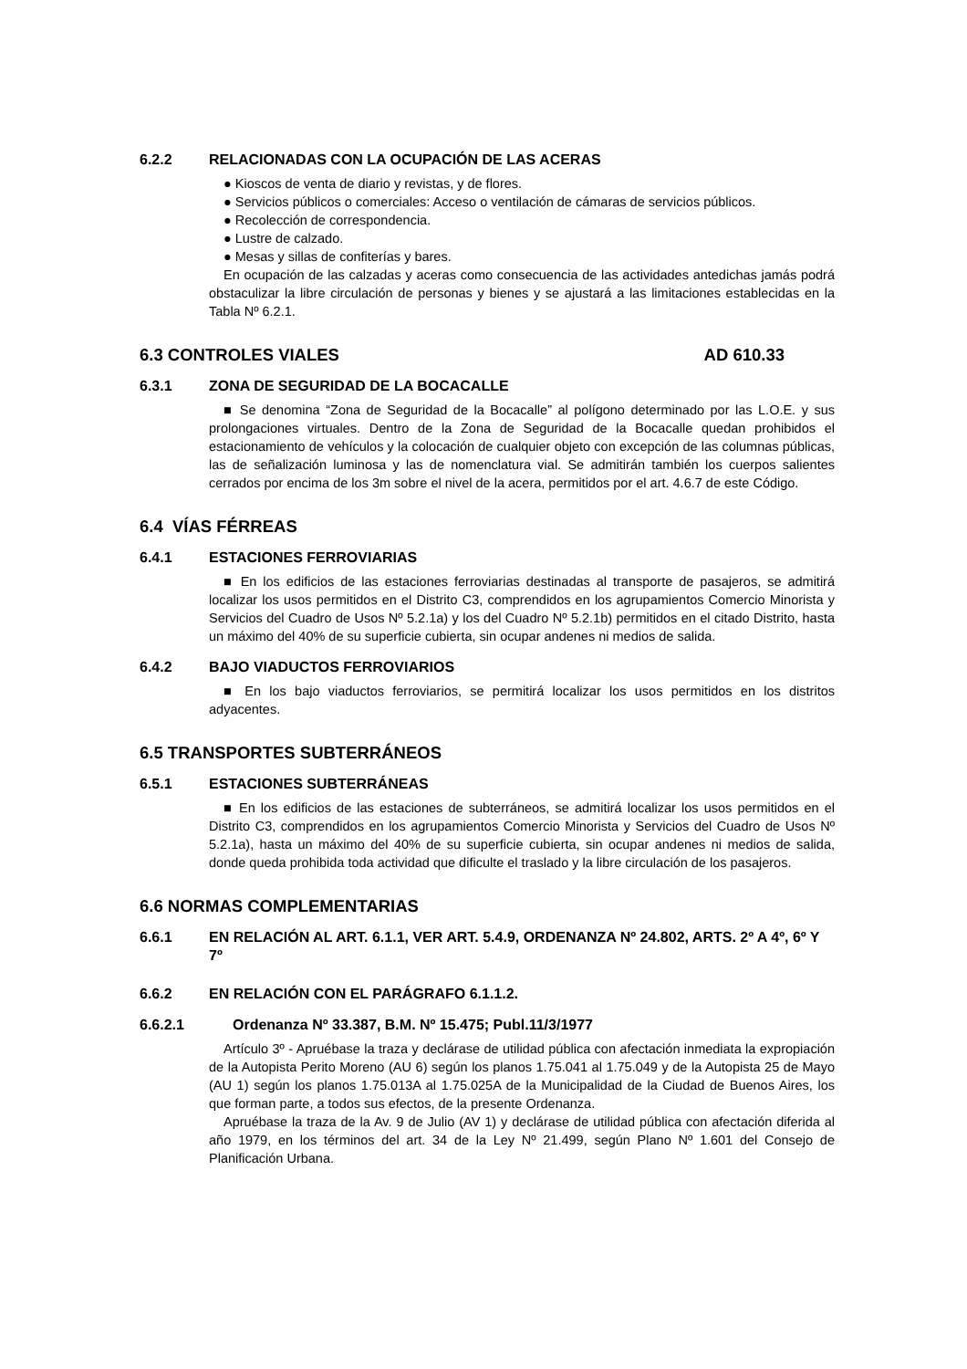6.2.2 RELACIONADAS CON LA OCUPACIÓN DE LAS ACERAS
● Kioscos de venta de diario y revistas, y de flores.
● Servicios públicos o comerciales: Acceso o ventilación de cámaras de servicios públicos.
● Recolección de correspondencia.
● Lustre de calzado.
● Mesas y sillas de confiterías y bares.
En ocupación de las calzadas y aceras como consecuencia de las actividades antedichas jamás podrá obstaculizar la libre circulación de personas y bienes y se ajustará a las limitaciones establecidas en la Tabla Nº 6.2.1.
6.3 CONTROLES VIALES AD 610.33
6.3.1 ZONA DE SEGURIDAD DE LA BOCACALLE
■ Se denomina “Zona de Seguridad de la Bocacalle” al polígono determinado por las L.O.E. y sus prolongaciones virtuales. Dentro de la Zona de Seguridad de la Bocacalle quedan prohibidos el estacionamiento de vehículos y la colocación de cualquier objeto con excepción de las columnas públicas, las de señalización luminosa y las de nomenclatura vial. Se admitirán también los cuerpos salientes cerrados por encima de los 3m sobre el nivel de la acera, permitidos por el art. 4.6.7 de este Código.
6.4 VÍAS FÉRREAS
6.4.1 ESTACIONES FERROVIARIAS
■ En los edificios de las estaciones ferroviarias destinadas al transporte de pasajeros, se admitirá localizar los usos permitidos en el Distrito C3, comprendidos en los agrupamientos Comercio Minorista y Servicios del Cuadro de Usos Nº 5.2.1a) y los del Cuadro Nº 5.2.1b) permitidos en el citado Distrito, hasta un máximo del 40% de su superficie cubierta, sin ocupar andenes ni medios de salida.
6.4.2 BAJO VIADUCTOS FERROVIARIOS
■ En los bajo viaductos ferroviarios, se permitirá localizar los usos permitidos en los distritos adyacentes.
6.5 TRANSPORTES SUBTERRÁNEOS
6.5.1 ESTACIONES SUBTERRÁNEAS
■ En los edificios de las estaciones de subterráneos, se admitirá localizar los usos permitidos en el Distrito C3, comprendidos en los agrupamientos Comercio Minorista y Servicios del Cuadro de Usos Nº 5.2.1a), hasta un máximo del 40% de su superficie cubierta, sin ocupar andenes ni medios de salida, donde queda prohibida toda actividad que dificulte el traslado y la libre circulación de los pasajeros.
6.6 NORMAS COMPLEMENTARIAS
6.6.1 EN RELACIÓN AL ART. 6.1.1, VER ART. 5.4.9, ORDENANZA Nº 24.802, ARTS. 2º A 4º, 6º Y 7º
6.6.2 EN RELACIÓN CON EL PARÁGRAFO 6.1.1.2.
6.6.2.1 Ordenanza Nº 33.387, B.M. Nº 15.475; Publ.11/3/1977
Artículo 3º - Apruébase la traza y declárase de utilidad pública con afectación inmediata la expropiación de la Autopista Perito Moreno (AU 6) según los planos 1.75.041 al 1.75.049 y de la Autopista 25 de Mayo (AU 1) según los planos 1.75.013A al 1.75.025A de la Municipalidad de la Ciudad de Buenos Aires, los que forman parte, a todos sus efectos, de la presente Ordenanza.
Apruébase la traza de la Av. 9 de Julio (AV 1) y declárase de utilidad pública con afectación diferida al año 1979, en los términos del art. 34 de la Ley Nº 21.499, según Plano Nº 1.601 del Consejo de Planificación Urbana.